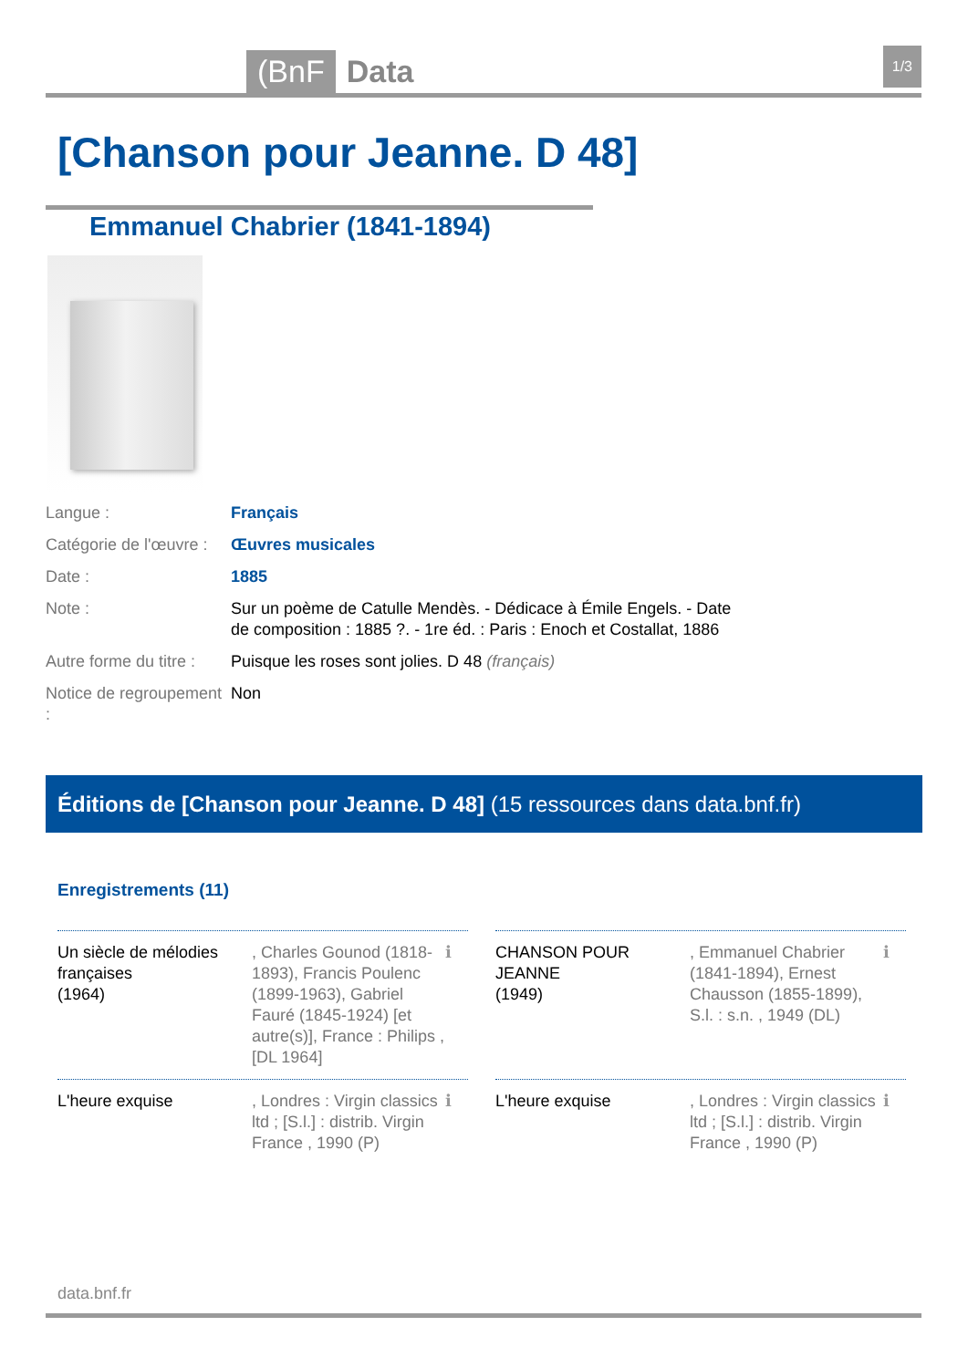(BnF Data 1/3
[Chanson pour Jeanne. D 48]
Emmanuel Chabrier (1841-1894)
| Langue : | Français |
| Catégorie de l'œuvre : | Œuvres musicales |
| Date : | 1885 |
| Note : | Sur un poème de Catulle Mendès. - Dédicace à Émile Engels. - Date de composition : 1885 ?. - 1re éd. : Paris : Enoch et Costallat, 1886 |
| Autre forme du titre : | Puisque les roses sont jolies. D 48 (français) |
| Notice de regroupement : | Non |
Éditions de [Chanson pour Jeanne. D 48] (15 ressources dans data.bnf.fr)
Enregistrements (11)
Un siècle de mélodies françaises
(1964)
, Charles Gounod (1818-1893), Francis Poulenc (1899-1963), Gabriel Fauré (1845-1924) [et autre(s)], France : Philips , [DL 1964]
ℹ
CHANSON POUR JEANNE
(1949)
, Emmanuel Chabrier (1841-1894), Ernest Chausson (1855-1899), S.l. : s.n. , 1949 (DL)
ℹ
L'heure exquise
, Londres : Virgin classics ltd ; [S.l.] : distrib. Virgin France , 1990 (P)
ℹ
L'heure exquise
, Londres : Virgin classics ltd ; [S.l.] : distrib. Virgin France , 1990 (P)
ℹ
data.bnf.fr